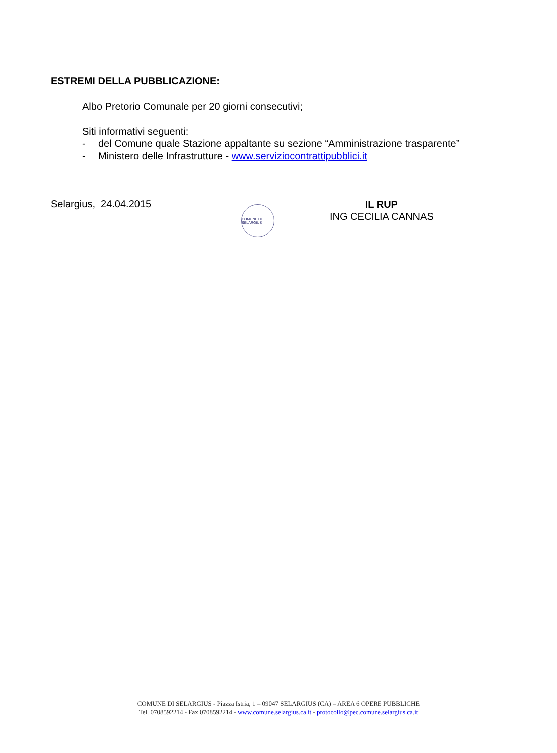ESTREMI DELLA PUBBLICAZIONE:
Albo Pretorio Comunale per 20 giorni consecutivi;
Siti informativi seguenti:
- del Comune quale Stazione appaltante su sezione “Amministrazione trasparente”
- Ministero delle Infrastrutture - www.serviziocontrattipubblici.it
Selargius, 24.04.2015
COMUNE DI SELARGIUS
IL RUP
ING CECILIA CANNAS
COMUNE DI SELARGIUS - Piazza Istria, 1 – 09047 SELARGIUS (CA) – AREA 6 OPERE PUBBLICHE
Tel. 0708592214 - Fax 0708592214 - www.comune.selargius.ca.it - protocollo@pec.comune.selargius.ca.it